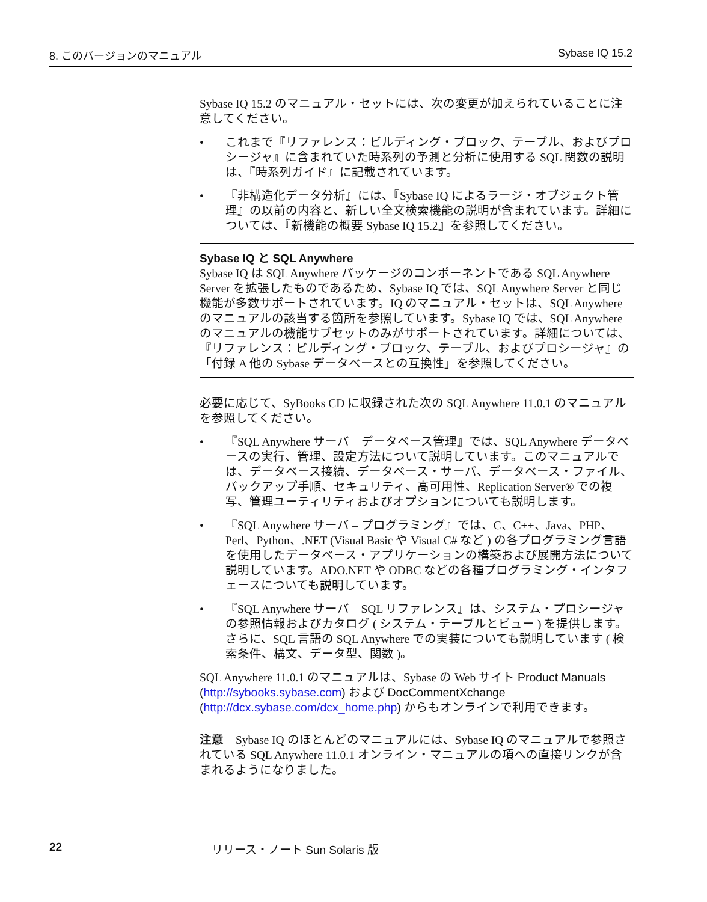8. このバージョンのマニュアル Sybase IQ 15.2
Sybase IQ 15.2 のマニュアル・セットには、次の変更が加えられていることに注意してください。
• これまで『リファレンス：ビルディング・ブロック、テーブル、およびプロシージャ』に含まれていた時系列の予測と分析に使用する SQL 関数の説明は、『時系列ガイド』に記載されています。
• 『非構造化データ分析』には、『Sybase IQ によるラージ・オブジェクト管理』の以前の内容と、新しい全文検索機能の説明が含まれています。詳細については、『新機能の概要 Sybase IQ 15.2』を参照してください。
Sybase IQ と SQL Anywhere
Sybase IQ は SQL Anywhere パッケージのコンポーネントである SQL Anywhere Server を拡張したものであるため、Sybase IQ では、SQL Anywhere Server と同じ機能が多数サポートされています。IQ のマニュアル・セットは、SQL Anywhere のマニュアルの該当する箇所を参照しています。Sybase IQ では、SQL Anywhere のマニュアルの機能サブセットのみがサポートされています。詳細については、『リファレンス：ビルディング・ブロック、テーブル、およびプロシージャ』の「付録 A 他の Sybase データベースとの互換性」を参照してください。
必要に応じて、SyBooks CD に収録された次の SQL Anywhere 11.0.1 のマニュアルを参照してください。
• 『SQL Anywhere サーバ – データベース管理』では、SQL Anywhere データベースの実行、管理、設定方法について説明しています。このマニュアルでは、データベース接続、データベース・サーバ、データベース・ファイル、バックアップ手順、セキュリティ、高可用性、Replication Server® での複写、管理ユーティリティおよびオプションについても説明します。
• 『SQL Anywhere サーバ – プログラミング』では、C、C++、Java、PHP、Perl、Python、.NET (Visual Basic や Visual C# など ) の各プログラミング言語を使用したデータベース・アプリケーションの構築および展開方法について説明しています。ADO.NET や ODBC などの各種プログラミング・インタフェースについても説明しています。
• 『SQL Anywhere サーバ – SQL リファレンス』は、システム・プロシージャの参照情報およびカタログ ( システム・テーブルとビュー ) を提供します。さらに、SQL 言語の SQL Anywhere での実装についても説明しています ( 検索条件、構文、データ型、関数 )。
SQL Anywhere 11.0.1 のマニュアルは、Sybase の Web サイト Product Manuals (http://sybooks.sybase.com) および DocCommentXchange (http://dcx.sybase.com/dcx_home.php) からもオンラインで利用できます。
注意　Sybase IQ のほとんどのマニュアルには、Sybase IQ のマニュアルで参照されている SQL Anywhere 11.0.1 オンライン・マニュアルの項への直接リンクが含まれるようになりました。
22 リリース・ノート Sun Solaris 版